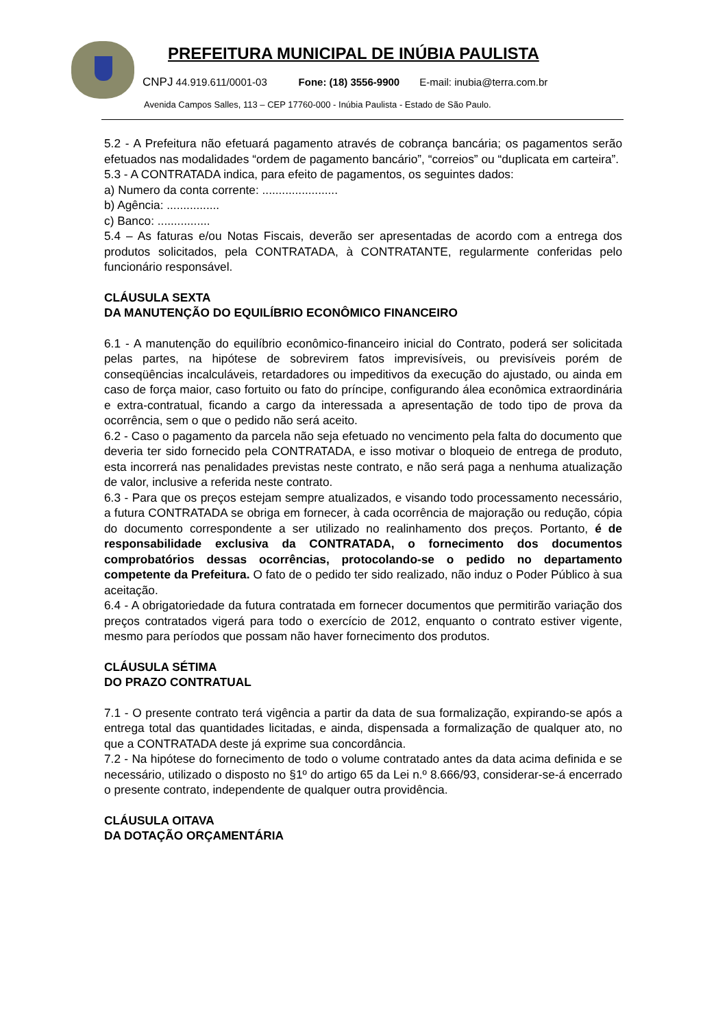PREFEITURA MUNICIPAL DE INÚBIA PAULISTA
CNPJ 44.919.611/0001-03 Fone: (18) 3556-9900 E-mail: inubia@terra.com.br
Avenida Campos Salles, 113 – CEP 17760-000 - Inúbia Paulista - Estado de São Paulo.
5.2 - A Prefeitura não efetuará pagamento através de cobrança bancária; os pagamentos serão efetuados nas modalidades “ordem de pagamento bancário”, “correios” ou “duplicata em carteira”.
5.3 - A CONTRATADA indica, para efeito de pagamentos, os seguintes dados:
a) Numero da conta corrente: .......................
b) Agência: ................
c) Banco: ................
5.4 – As faturas e/ou Notas Fiscais, deverão ser apresentadas de acordo com a entrega dos produtos solicitados, pela CONTRATADA, à CONTRATANTE, regularmente conferidas pelo funcionário responsável.
CLÁUSULA SEXTA
DA MANUTENÇÃO DO EQUILÍBRIO ECONÔMICO FINANCEIRO
6.1 - A manutenção do equilíbrio econômico-financeiro inicial do Contrato, poderá ser solicitada pelas partes, na hipótese de sobrevirem fatos imprevisíveis, ou previsíveis porém de conseqüências incalculáveis, retardadores ou impeditivos da execução do ajustado, ou ainda em caso de força maior, caso fortuito ou fato do príncipe, configurando álea econômica extraordinária e extra-contratual, ficando a cargo da interessada a apresentação de todo tipo de prova da ocorrência, sem o que o pedido não será aceito.
6.2 - Caso o pagamento da parcela não seja efetuado no vencimento pela falta do documento que deveria ter sido fornecido pela CONTRATADA, e isso motivar o bloqueio de entrega de produto, esta incorrerá nas penalidades previstas neste contrato, e não será paga a nenhuma atualização de valor, inclusive a referida neste contrato.
6.3 - Para que os preços estejam sempre atualizados, e visando todo processamento necessário, a futura CONTRATADA se obriga em fornecer, à cada ocorrência de majoração ou redução, cópia do documento correspondente a ser utilizado no realinhamento dos preços. Portanto, é de responsabilidade exclusiva da CONTRATADA, o fornecimento dos documentos comprobatórios dessas ocorrências, protocolando-se o pedido no departamento competente da Prefeitura. O fato de o pedido ter sido realizado, não induz o Poder Público à sua aceitação.
6.4 - A obrigatoriedade da futura contratada em fornecer documentos que permitirão variação dos preços contratados vigerá para todo o exercício de 2012, enquanto o contrato estiver vigente, mesmo para períodos que possam não haver fornecimento dos produtos.
CLÁUSULA SÉTIMA
DO PRAZO CONTRATUAL
7.1 - O presente contrato terá vigência a partir da data de sua formalização, expirando-se após a entrega total das quantidades licitadas, e ainda, dispensada a formalização de qualquer ato, no que a CONTRATADA deste já exprime sua concordância.
7.2 - Na hipótese do fornecimento de todo o volume contratado antes da data acima definida e se necessário, utilizado o disposto no §1º do artigo 65 da Lei n.º 8.666/93, considerar-se-á encerrado o presente contrato, independente de qualquer outra providência.
CLÁUSULA OITAVA
DA DOTAÇÃO ORÇAMENTÁRIA